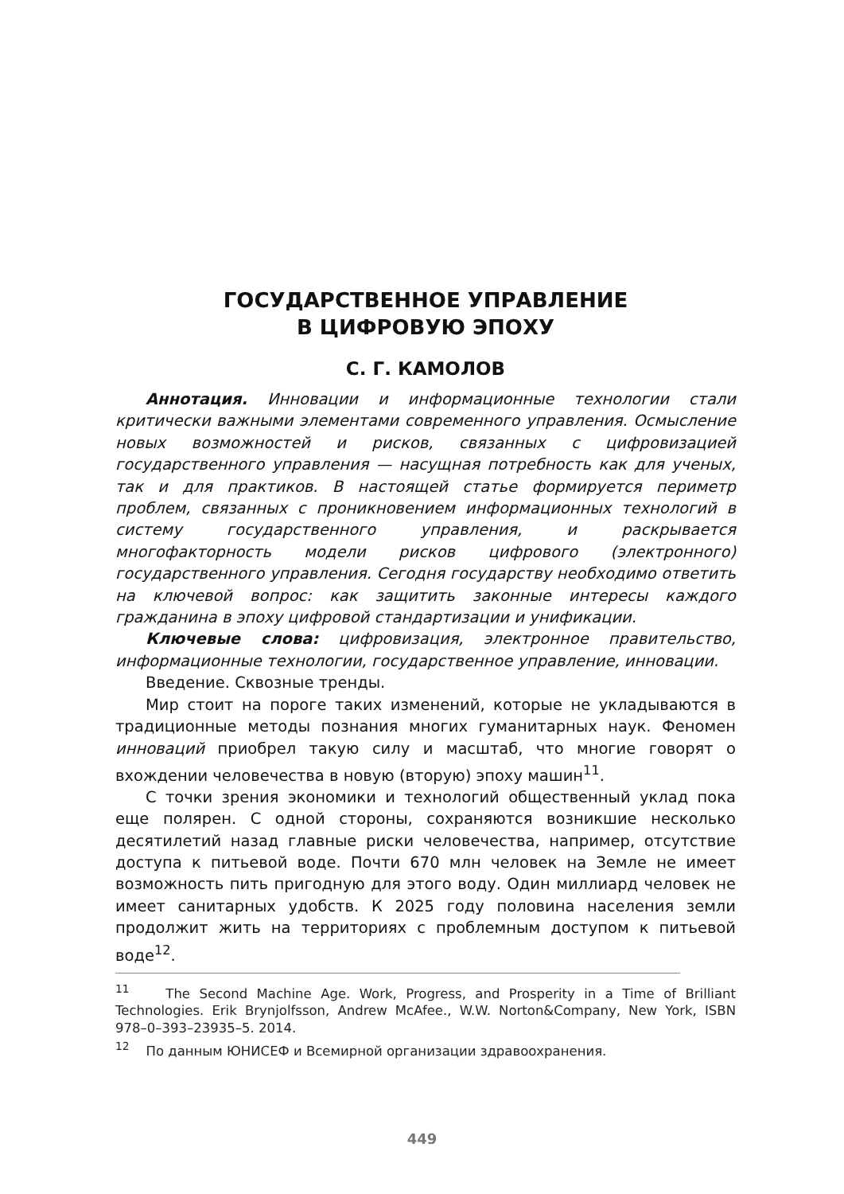ГОСУДАРСТВЕННОЕ УПРАВЛЕНИЕ
В ЦИФРОВУЮ ЭПОХУ
С. Г. КАМОЛОВ
Аннотация. Инновации и информационные технологии стали критически важными элементами современного управления. Осмысление новых возможностей и рисков, связанных с цифровизацией государственного управления — насущная потребность как для ученых, так и для практиков. В настоящей статье формируется периметр проблем, связанных с проникновением информационных технологий в систему государственного управления, и раскрывается многофакторность модели рисков цифрового (электронного) государственного управления. Сегодня государству необходимо ответить на ключевой вопрос: как защитить законные интересы каждого гражданина в эпоху цифровой стандартизации и унификации.
Ключевые слова: цифровизация, электронное правительство, информационные технологии, государственное управление, инновации.
Введение. Сквозные тренды.
Мир стоит на пороге таких изменений, которые не укладываются в традиционные методы познания многих гуманитарных наук. Феномен инноваций приобрел такую силу и масштаб, что многие говорят о вхождении человечества в новую (вторую) эпоху машин<sup>11</sup>.
С точки зрения экономики и технологий общественный уклад пока еще полярен. С одной стороны, сохраняются возникшие несколько десятилетий назад главные риски человечества, например, отсутствие доступа к питьевой воде. Почти 670 млн человек на Земле не имеет возможность пить пригодную для этого воду. Один миллиард человек не имеет санитарных удобств. К 2025 году половина населения земли продолжит жить на территориях с проблемным доступом к питьевой воде<sup>12</sup>.
<sup>11</sup> The Second Machine Age. Work, Progress, and Prosperity in a Time of Brilliant Technologies. Erik Brynjolfsson, Andrew McAfee., W.W. Norton&Company, New York, ISBN 978–0–393–23935–5. 2014.
<sup>12</sup> По данным ЮНИСЕФ и Всемирной организации здравоохранения.
449